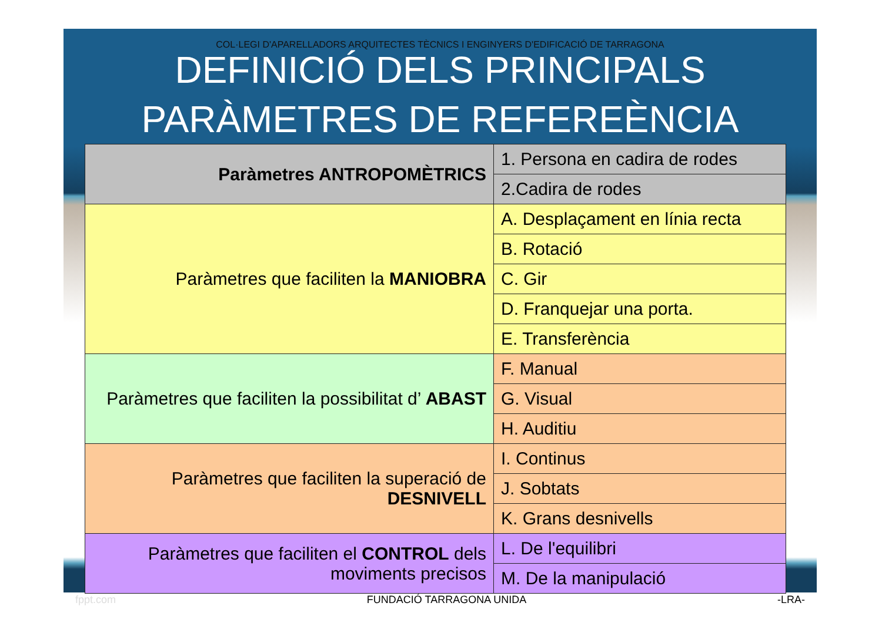COL·LEGI D'APARELLADORS ARQUITECTES TÈCNICS I ENGINYERS D'EDIFICACIÓ DE TARRAGONA
DEFINICIÓ DELS PRINCIPALS PARÀMETRES DE REFEREÈNCIA
| Paràmetres ANTROPOMÈTRICS | 1. Persona en cadira de rodes |
| | 2.Cadira de rodes |
| Paràmetres que faciliten la MANIOBRA | A. Desplaçament en línia recta |
| | B. Rotació |
| | C. Gir |
| | D. Franquejar una porta. |
| | E. Transferència |
| Paràmetres que faciliten la possibilitat d’ ABAST | F. Manual |
| | G. Visual |
| | H. Auditiu |
| Paràmetres que faciliten la superació de DESNIVELL | I. Continus |
| | J. Sobtats |
| | K. Grans desnivells |
| Paràmetres que faciliten el CONTROL dels moviments precisos | L. De l'equilibri |
| | M. De la manipulació |
fppt.com FUNDACIÓ TARRAGONA UNIDA -LRA-